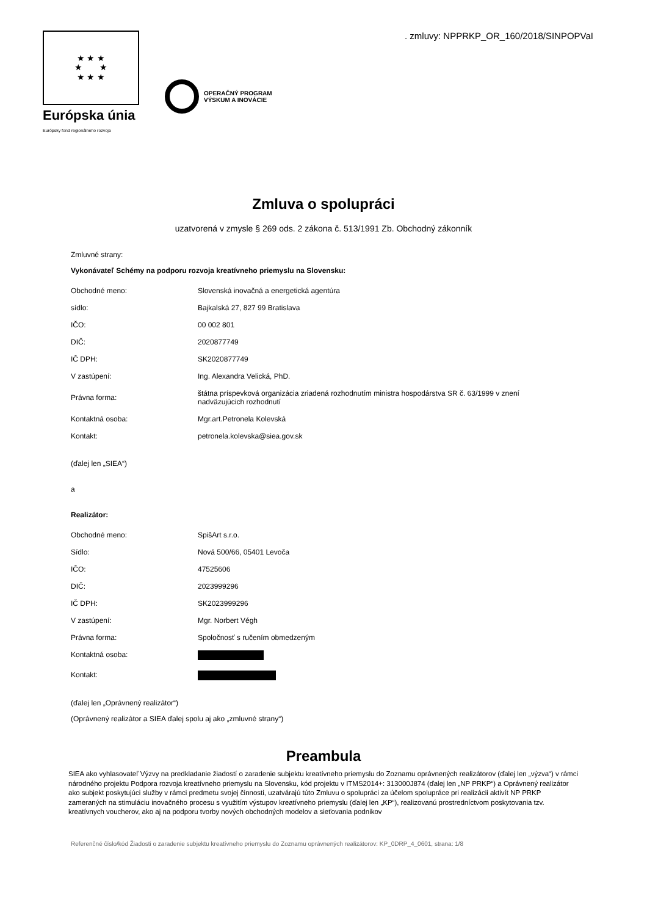. zmluvy: NPPRKP_OR_160/2018/SINPOPVaI
★ ★ ★
★ ★
★ ★ ★
Európska únia
Európsky fond regionálneho rozvoja
OPERAČNÝ PROGRAM
VÝSKUM A INOVÁCIE
Zmluva o spolupráci
uzatvorená v zmysle § 269 ods. 2 zákona č. 513/1991 Zb. Obchodný zákonník
Zmluvné strany:
Vykonávateľ Schémy na podporu rozvoja kreatívneho priemyslu na Slovensku:
| Obchodné meno: | Slovenská inovačná a energetická agentúra |
| sídlo: | Bajkalská 27, 827 99 Bratislava |
| IČO: | 00 002 801 |
| DIČ: | 2020877749 |
| IČ DPH: | SK2020877749 |
| V zastúpení: | Ing. Alexandra Velická, PhD. |
| Právna forma: | štátna príspevková organizácia zriadená rozhodnutím ministra hospodárstva SR č. 63/1999 v znení nadväzujúcich rozhodnutí |
| Kontaktná osoba: | Mgr.art.Petronela Kolevská |
| Kontakt: | petronela.kolevska@siea.gov.sk |
(ďalej len „SIEA“)
a
Realizátor:
| Obchodné meno: | SpišArt s.r.o. |
| Sídlo: | Nová 500/66, 05401 Levoča |
| IČO: | 47525606 |
| DIČ: | 2023999296 |
| IČ DPH: | SK2023999296 |
| V zastúpení: | Mgr. Norbert Végh |
| Právna forma: | Spoločnosť s ručením obmedzeným |
| Kontaktná osoba: | |
| Kontakt: | |
(ďalej len „Oprávnený realizátor“)
(Oprávnený realizátor a SIEA ďalej spolu aj ako „zmluvné strany“)
Preambula
SIEA ako vyhlasovateľ Výzvy na predkladanie žiadostí o zaradenie subjektu kreatívneho priemyslu do Zoznamu oprávnených realizátorov (ďalej len „výzva“) v rámci národného projektu Podpora rozvoja kreatívneho priemyslu na Slovensku, kód projektu v ITMS2014+: 313000J874 (ďalej len „NP PRKP“) a Oprávnený realizátor ako subjekt poskytujúci služby v rámci predmetu svojej činnosti, uzatvárajú túto Zmluvu o spolupráci za účelom spolupráce pri realizácii aktivít NP PRKP zameraných na stimuláciu inovačného procesu s využitím výstupov kreatívneho priemyslu (ďalej len „KP“), realizovanú prostredníctvom poskytovania tzv. kreatívnych voucherov, ako aj na podporu tvorby nových obchodných modelov a sieťovania podnikov
Referenčné číslo/kód Žiadosti o zaradenie subjektu kreatívneho priemyslu do Zoznamu oprávnených realizátorov: KP_0DRP_4_0601, strana: 1/8